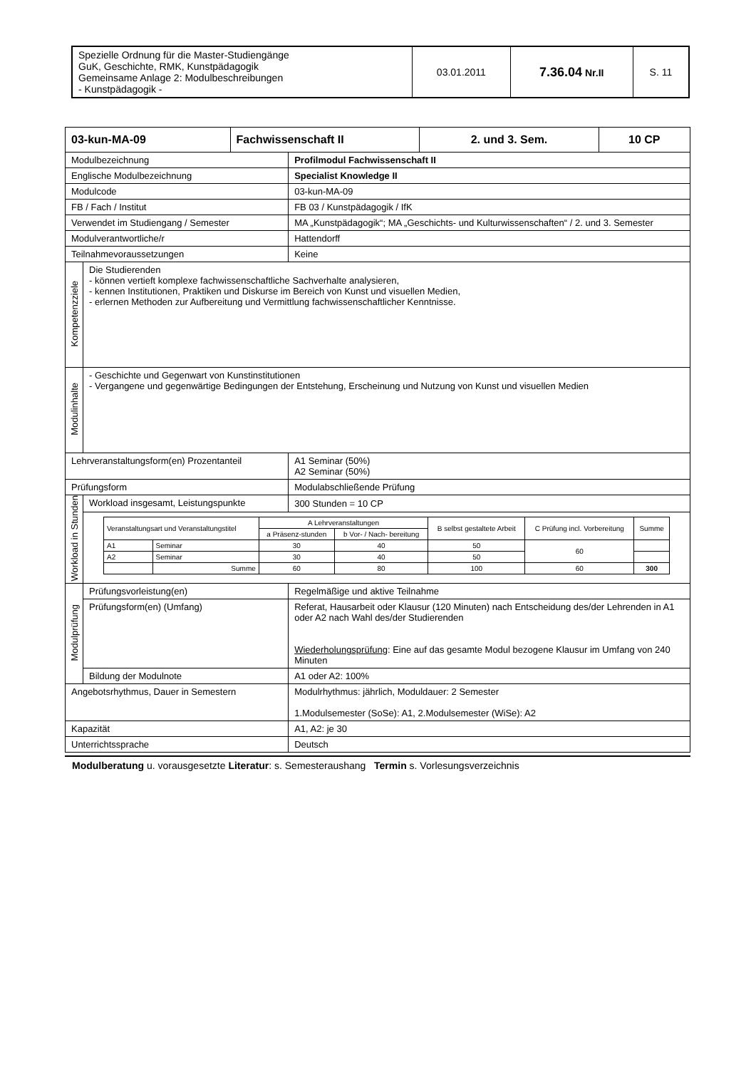| Spezielle Ordnung für die Master-Studiengänge GuK, Geschichte, RMK, Kunstpädagogik Gemeinsame Anlage 2: Modulbeschreibungen - Kunstpädagogik - | 03.01.2011 | 7.36.04 Nr.II | S. 11 |
| 03-kun-MA-09 | | Fachwissenschaft II | | 2. und 3. Sem. | 10 CP |
| Modulbezeichnung | | | Profilmodul Fachwissenschaft II | | |
| Englische Modulbezeichnung | | | Specialist Knowledge II | | |
| Modulcode | | | 03-kun-MA-09 | | |
| FB / Fach / Institut | | | FB 03 / Kunstpädagogik / IfK | | |
| Verwendet im Studiengang / Semester | | | MA „Kunstpädagogik“; MA „Geschichts- und Kulturwissenschaften“ / 2. und 3. Semester | | |
| Modulverantwortliche/r | | | Hattendorff | | |
| Teilnahmevoraussetzungen | | | Keine | | |
| Kompetenzziele | Die Studierenden - können vertieft komplexe fachwissenschaftliche Sachverhalte analysieren, - kennen Institutionen, Praktiken und Diskurse im Bereich von Kunst und visuellen Medien, - erlernen Methoden zur Aufbereitung und Vermittlung fachwissenschaftlicher Kenntnisse. | | | | |
| Modulinhalte | - Geschichte und Gegenwart von Kunstinstitutionen - Vergangene und gegenwärtige Bedingungen der Entstehung, Erscheinung und Nutzung von Kunst und visuellen Medien | | | | |
| Lehrveranstaltungsform(en) Prozentanteil | | | A1 Seminar (50%) A2 Seminar (50%) | | |
| Prüfungsform | | | Modulabschließende Prüfung | | |
| Workload in Stunden | Workload insgesamt, Leistungspunkte | | 300 Stunden = 10 CP | | |
| | / Veranstaltungsart und Veranstaltungstitel / / A Lehrveranstaltungen / / B selbst gestaltete Arbeit / C Prüfung incl. Vorbereitung / Summe / / --- / --- / --- / --- / --- / --- / --- / / / / a Präsenz-stunden / b Vor- / Nach- bereitung / / / / / A1 / Seminar / 30 / 40 / 50 / 60 / / / A2 / Seminar / 30 / 40 / 50 / / / / / Summe / 60 / 80 / 100 / 60 / 300 / | | | | |
| Modulprüfung | Prüfungsvorleistung(en) | | Regelmäßige und aktive Teilnahme | | |
| | Prüfungsform(en) (Umfang) | | Referat, Hausarbeit oder Klausur (120 Minuten) nach Entscheidung des/der Lehrenden in A1 oder A2 nach Wahl des/der Studierenden Wiederholungsprüfung : Eine auf das gesamte Modul bezogene Klausur im Umfang von 240 Minuten | | |
| | Bildung der Modulnote | | A1 oder A2: 100% | | |
| Angebotsrhythmus, Dauer in Semestern | | | Modulrhythmus: jährlich, Moduldauer: 2 Semester 1.Modulsemester (SoSe): A1, 2.Modulsemester (WiSe): A2 | | |
| Kapazität | | | A1, A2: je 30 | | |
| Unterrichtssprache | | | Deutsch | | |
Modulberatung u. vorausgesetzte Literatur: s. Semesteraushang Termin s. Vorlesungsverzeichnis